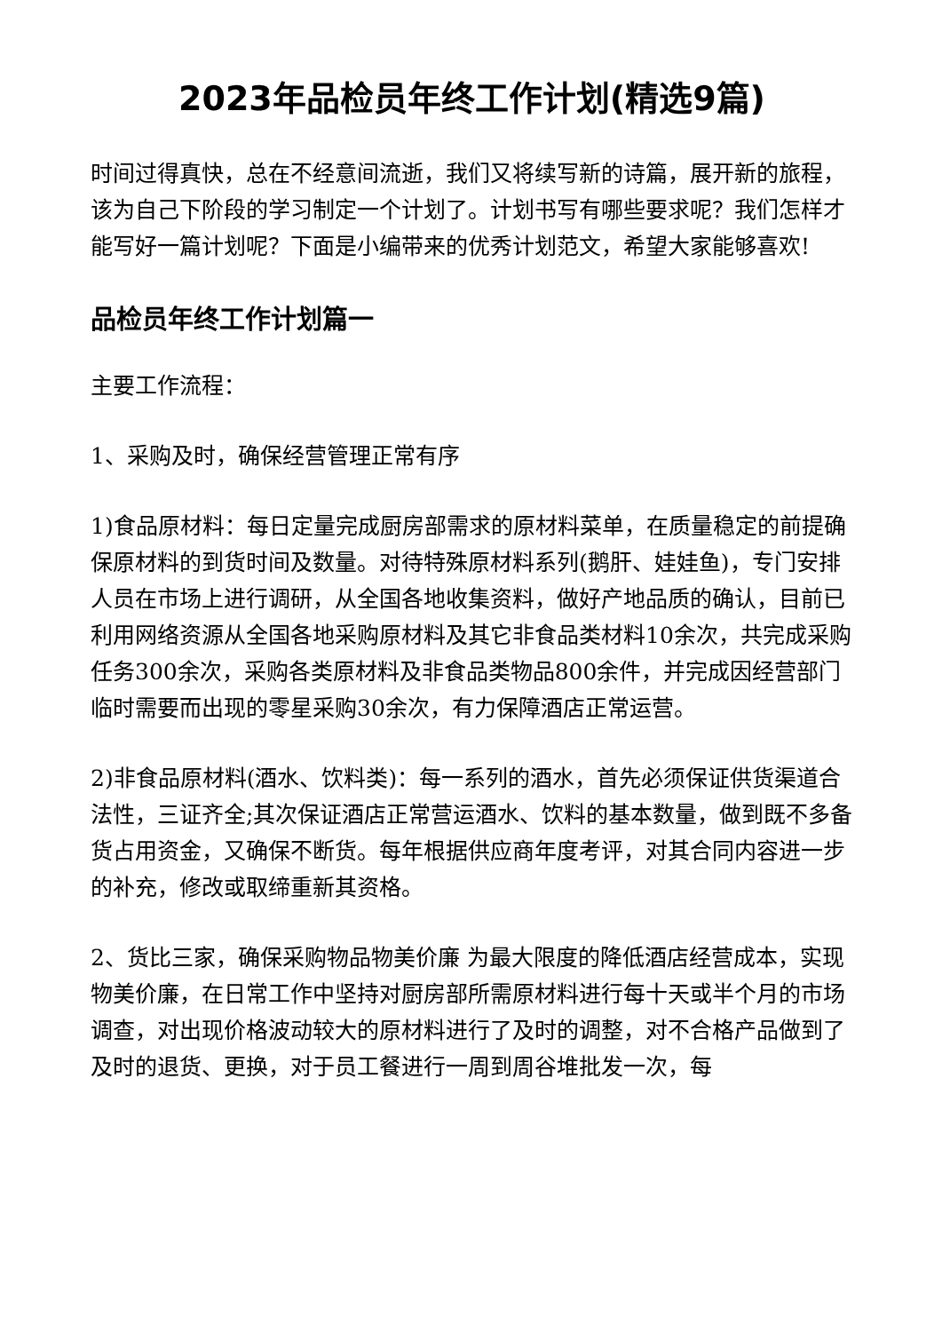2023年品检员年终工作计划(精选9篇)
时间过得真快，总在不经意间流逝，我们又将续写新的诗篇，展开新的旅程，该为自己下阶段的学习制定一个计划了。计划书写有哪些要求呢？我们怎样才能写好一篇计划呢？下面是小编带来的优秀计划范文，希望大家能够喜欢!
品检员年终工作计划篇一
主要工作流程：
1、采购及时，确保经营管理正常有序
1)食品原材料：每日定量完成厨房部需求的原材料菜单，在质量稳定的前提确保原材料的到货时间及数量。对待特殊原材料系列(鹅肝、娃娃鱼)，专门安排人员在市场上进行调研，从全国各地收集资料，做好产地品质的确认，目前已利用网络资源从全国各地采购原材料及其它非食品类材料10余次，共完成采购任务300余次，采购各类原材料及非食品类物品800余件，并完成因经营部门临时需要而出现的零星采购30余次，有力保障酒店正常运营。
2)非食品原材料(酒水、饮料类)：每一系列的酒水，首先必须保证供货渠道合法性，三证齐全;其次保证酒店正常营运酒水、饮料的基本数量，做到既不多备货占用资金，又确保不断货。每年根据供应商年度考评，对其合同内容进一步的补充，修改或取缔重新其资格。
2、货比三家，确保采购物品物美价廉 为最大限度的降低酒店经营成本，实现物美价廉，在日常工作中坚持对厨房部所需原材料进行每十天或半个月的市场调查，对出现价格波动较大的原材料进行了及时的调整，对不合格产品做到了及时的退货、更换，对于员工餐进行一周到周谷堆批发一次，每